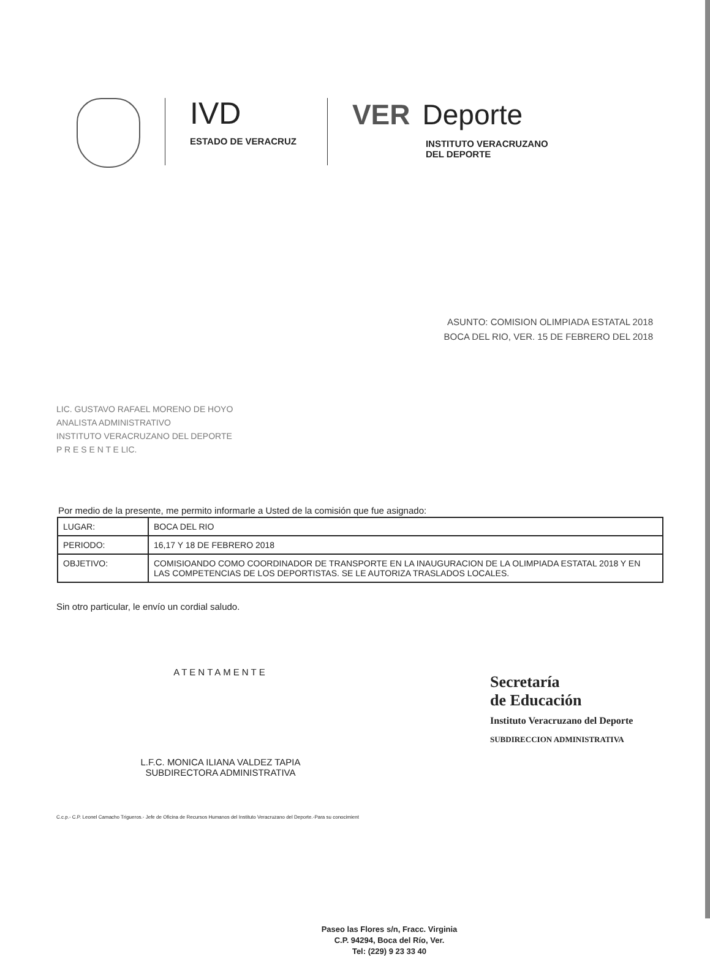IVD
ESTADO DE VERACRUZ
VER Deporte
INSTITUTO VERACRUZANO
DEL DEPORTE
ASUNTO: COMISION OLIMPIADA ESTATAL 2018
BOCA DEL RIO, VER. 15 DE FEBRERO DEL 2018
LIC. GUSTAVO RAFAEL MORENO DE HOYO
ANALISTA ADMINISTRATIVO
INSTITUTO VERACRUZANO DEL DEPORTE
P R E S E N T E LIC.
Por medio de la presente, me permito informarle a Usted de la comisión que fue asignado:
| LUGAR: | BOCA DEL RIO |
| PERIODO: | 16,17 Y 18 DE FEBRERO 2018 |
| OBJETIVO: | COMISIOANDO COMO COORDINADOR DE TRANSPORTE EN LA INAUGURACION DE LA OLIMPIADA ESTATAL 2018 Y EN LAS COMPETENCIAS DE LOS DEPORTISTAS. SE LE AUTORIZA TRASLADOS LOCALES. |
Sin otro particular, le envío un cordial saludo.
ATENTAMENTE
L.F.C. MONICA ILIANA VALDEZ TAPIA
SUBDIRECTORA ADMINISTRATIVA
Secretaría
de Educación
Instituto Veracruzano del Deporte
SUBDIRECCION ADMINISTRATIVA
C.c.p.- C.P. Leonel Camacho Trigueros.- Jefe de Oficina de Recursos Humanos del Instituto Veracruzano del Deporte.-Para su conocimient
Paseo las Flores s/n, Fracc. Virginia
C.P. 94294, Boca del Río, Ver.
Tel: (229) 9 23 33 40